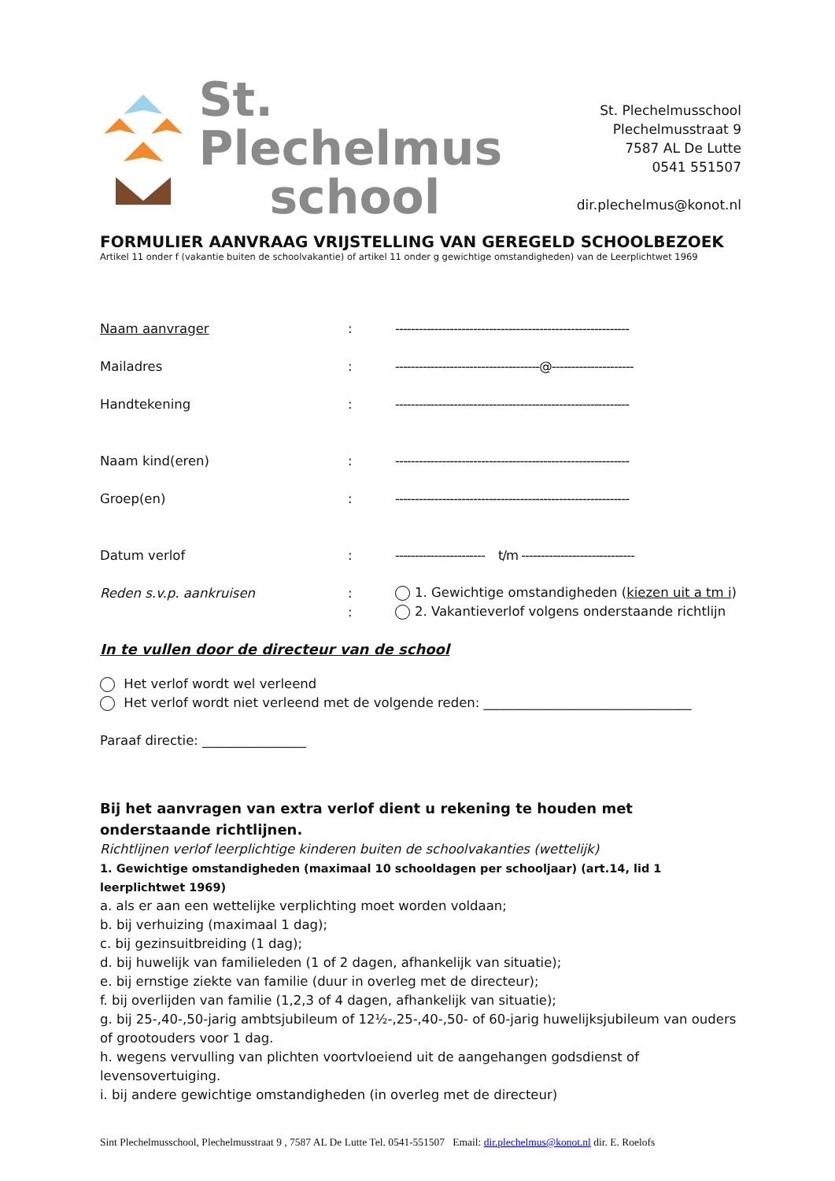St. Plechelmus
school
St. Plechelmusschool
Plechelmusstraat 9
7587 AL De Lutte
0541 551507
dir.plechelmus@konot.nl
FORMULIER AANVRAAG VRIJSTELLING VAN GEREGELD SCHOOLBEZOEK
Artikel 11 onder f (vakantie buiten de schoolvakantie) of artikel 11 onder g gewichtige omstandigheden) van de Leerplichtwet 1969
Naam aanvrager: ------------------------------------------------------------
Mailadres: -------------------------------------@---------------------
Handtekening: ------------------------------------------------------------
Naam kind(eren): ------------------------------------------------------------
Groep(en): ------------------------------------------------------------
Datum verlof: ----------------------- t/m -----------------------------
Reden s.v.p. aankruisen: 1. Gewichtige omstandigheden (kiezen uit a tm i)
: 2. Vakantieverlof volgens onderstaande richtlijn
In te vullen door de directeur van de school
Het verlof wordt wel verleend
Het verlof wordt niet verleend met de volgende reden: ________________________________
Paraaf directie: ________________
Bij het aanvragen van extra verlof dient u rekening te houden met onderstaande richtlijnen.
Richtlijnen verlof leerplichtige kinderen buiten de schoolvakanties (wettelijk)
1. Gewichtige omstandigheden (maximaal 10 schooldagen per schooljaar) (art.14, lid 1 leerplichtwet 1969)
a. als er aan een wettelijke verplichting moet worden voldaan;
b. bij verhuizing (maximaal 1 dag);
c. bij gezinsuitbreiding (1 dag);
d. bij huwelijk van familieleden (1 of 2 dagen, afhankelijk van situatie);
e. bij ernstige ziekte van familie (duur in overleg met de directeur);
f. bij overlijden van familie (1,2,3 of 4 dagen, afhankelijk van situatie);
g. bij 25-,40-,50-jarig ambtsjubileum of 12½-,25-,40-,50- of 60-jarig huwelijksjubileum van ouders of grootouders voor 1 dag.
h. wegens vervulling van plichten voortvloeiend uit de aangehangen godsdienst of levensovertuiging.
i. bij andere gewichtige omstandigheden (in overleg met de directeur)
Sint Plechelmusschool, Plechelmusstraat 9 , 7587 AL De Lutte Tel. 0541-551507 Email: dir.plechelmus@konot.nl dir. E. Roelofs